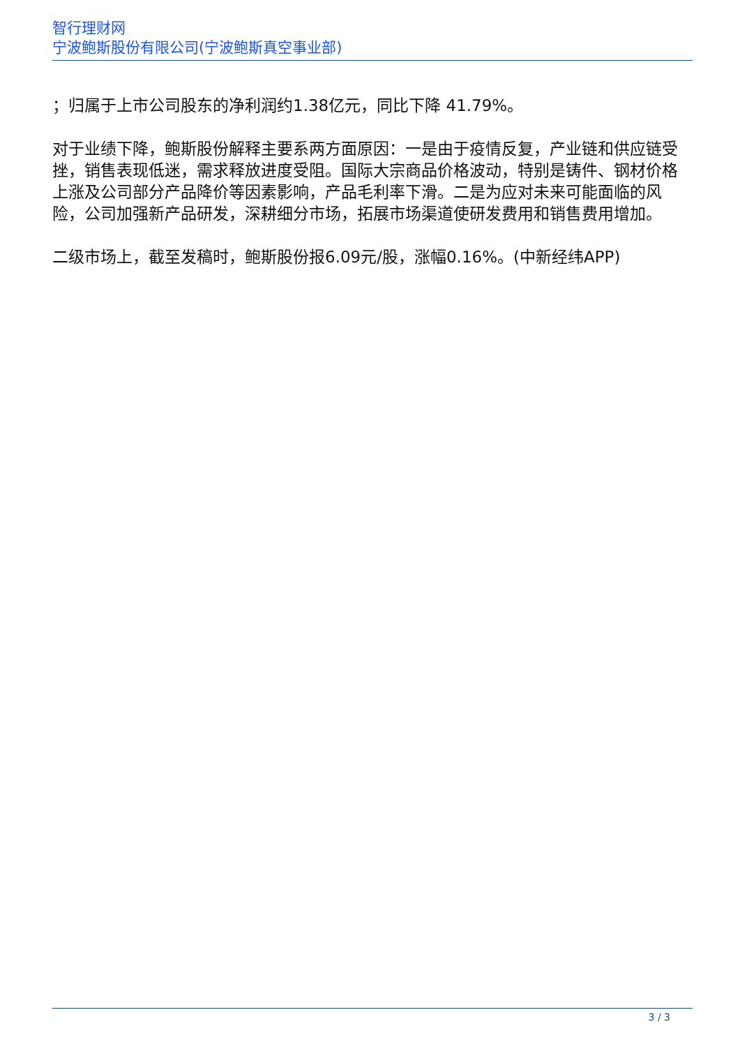智行理财网
宁波鲍斯股份有限公司(宁波鲍斯真空事业部)
；归属于上市公司股东的净利润约1.38亿元，同比下降 41.79%。
对于业绩下降，鲍斯股份解释主要系两方面原因：一是由于疫情反复，产业链和供应链受挫，销售表现低迷，需求释放进度受阻。国际大宗商品价格波动，特别是铸件、钢材价格上涨及公司部分产品降价等因素影响，产品毛利率下滑。二是为应对未来可能面临的风险，公司加强新产品研发，深耕细分市场，拓展市场渠道使研发费用和销售费用增加。
二级市场上，截至发稿时，鲍斯股份报6.09元/股，涨幅0.16%。(中新经纬APP)
3 / 3